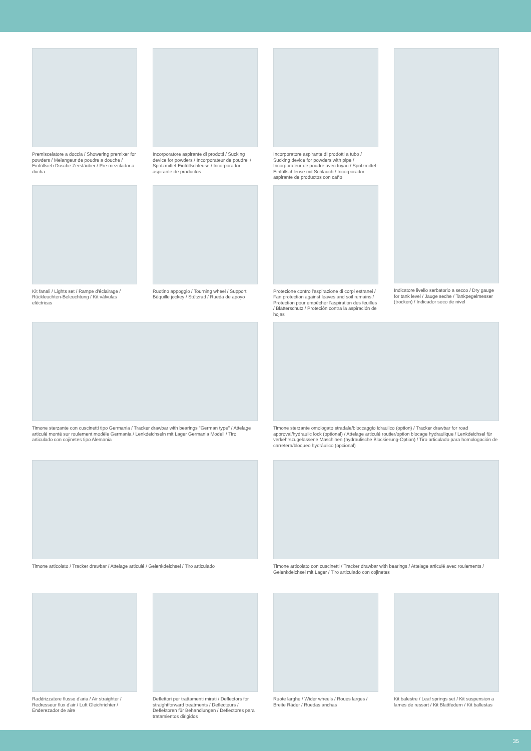Premiscelatore a doccia / Showering premixer for powders / Melangeur de poudre a douche / Einfüllsieb Dusche Zerstäuber / Pre-mezclador a ducha
Incorporatore aspirante di prodotti / Sucking device for powders / Incorporateur de poudrei / Spritzmittel-Einfüllschleuse / Incorporador aspirante de productos
Incorporatore aspirante di prodotti a tubo / Sucking device for powders with pipe / Incorporateur de poudre avec tuyau / Spritzmittel-Einfüllschleuse mit Schlauch / Incorporador aspirante de productos con caño
Kit fanali / Lights set / Rampe d'éclairage / Rückleuchten-Beleuchtung / Kit válvulas eléctricas
Ruotino appoggio / Tourning wheel / Support Béquille jockey / Stützrad / Rueda de apoyo
Protezione contro l'aspirazione di corpi estranei / Fan protection against leaves and soil remains / Protection pour empêcher l'aspiration des feuilles / Blätterschutz / Proteción contra la aspiración de hojas
Indicatore livello serbatorio a secco / Dry gauge for tank level / Jauge seche / Tankpegelmesser (trocken) / Indicador seco de nivel
Timone sterzante con cuscinetti tipo Germania / Tracker drawbar with bearings "German type" / Attelage articulé monté sur roulement modèle Germania / Lenkdeichseln mit Lager Germania Modell / Tiro articulado con cojinetes tipo Alemania
Timone sterzante omologato stradale/bloccaggio idraulico (option) / Tracker drawbar for road approval/hydraulic lock (optional) / Attelage articulé routier/option blocage hydraulique / Lenkdeichsel für verkehrszugelassene Maschinen (hydraulische Blockierung-Option) / Tiro articulado para homologación de carretera/bloqueo hydráulico (opcional)
Timone articolato / Tracker drawbar / Attelage articulé / Gelenkdeichsel / Tiro articulado
Timone articolato con cuscinetti / Tracker drawbar with bearings / Attelage articulé avec roulements / Gelenkdeichsel mit Lager / Tiro articulado con cojinetes
Raddrizzatore flusso d'aria / Air straighter / Redresseur flux d'air / Luft Gleichrichter / Enderezador de aire
Deflettori per trattamenti mirati / Deflectors for straightforward treatments / Deflecteurs / Deflektoren für Behandlungen / Deflectores para tratamientos dirigidos
Ruote larghe / Wider wheels / Roues larges / Breite Räder / Ruedas anchas
Kit balestre / Leaf springs set / Kit suspension a lames de ressort / Kit Blattfedern / Kit ballestas
35